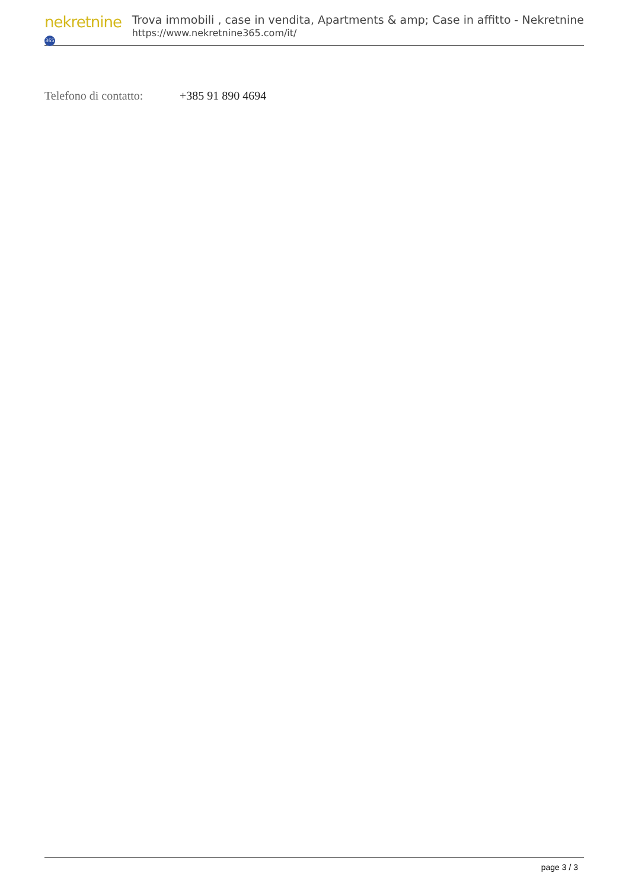nekretnine 365
Trova immobili , case in vendita, Apartments & amp; Case in affitto - Nekretnine
https://www.nekretnine365.com/it/
Telefono di contatto:
+385 91 890 4694
page 3 / 3